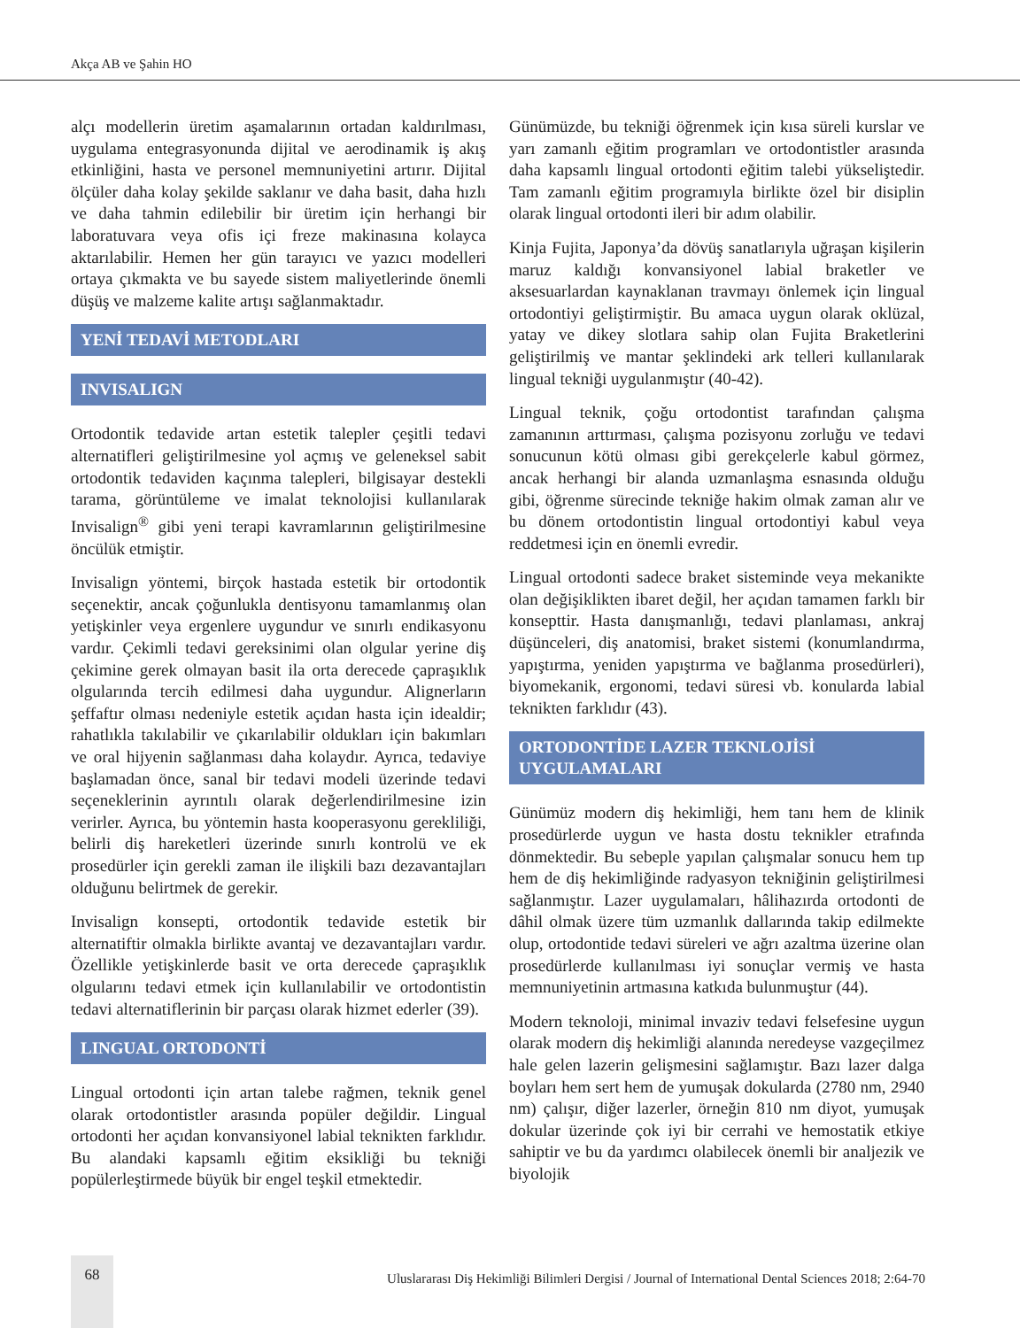Akça AB ve Şahin HO
alçı modellerin üretim aşamalarının ortadan kaldırılması, uygulama entegrasyonunda dijital ve aerodinamik iş akış etkinliğini, hasta ve personel memnuniyetini artırır. Dijital ölçüler daha kolay şekilde saklanır ve daha basit, daha hızlı ve daha tahmin edilebilir bir üretim için herhangi bir laboratuvara veya ofis içi freze makinasına kolayca aktarılabilir. Hemen her gün tarayıcı ve yazıcı modelleri ortaya çıkmakta ve bu sayede sistem maliyetlerinde önemli düşüş ve malzeme kalite artışı sağlanmaktadır.
YENİ TEDAVİ METODLARI
INVISALIGN
Ortodontik tedavide artan estetik talepler çeşitli tedavi alternatifleri geliştirilmesine yol açmış ve geleneksel sabit ortodontik tedaviden kaçınma talepleri, bilgisayar destekli tarama, görüntüleme ve imalat teknolojisi kullanılarak Invisalign<sup>®</sup> gibi yeni terapi kavramlarının geliştirilmesine öncülük etmiştir.
Invisalign yöntemi, birçok hastada estetik bir ortodontik seçenektir, ancak çoğunlukla dentisyonu tamamlanmış olan yetişkinler veya ergenlere uygundur ve sınırlı endikasyonu vardır. Çekimli tedavi gereksinimi olan olgular yerine diş çekimine gerek olmayan basit ila orta derecede çapraşıklık olgularında tercih edilmesi daha uygundur. Alignerların şeffaftır olması nedeniyle estetik açıdan hasta için idealdir; rahatlıkla takılabilir ve çıkarılabilir oldukları için bakımları ve oral hijyenin sağlanması daha kolaydır. Ayrıca, tedaviye başlamadan önce, sanal bir tedavi modeli üzerinde tedavi seçeneklerinin ayrıntılı olarak değerlendirilmesine izin verirler. Ayrıca, bu yöntemin hasta kooperasyonu gerekliliği, belirli diş hareketleri üzerinde sınırlı kontrolü ve ek prosedürler için gerekli zaman ile ilişkili bazı dezavantajları olduğunu belirtmek de gerekir.
Invisalign konsepti, ortodontik tedavide estetik bir alternatiftir olmakla birlikte avantaj ve dezavantajları vardır. Özellikle yetişkinlerde basit ve orta derecede çapraşıklık olgularını tedavi etmek için kullanılabilir ve ortodontistin tedavi alternatiflerinin bir parçası olarak hizmet ederler (39).
LINGUAL ORTODONTİ
Lingual ortodonti için artan talebe rağmen, teknik genel olarak ortodontistler arasında popüler değildir. Lingual ortodonti her açıdan konvansiyonel labial teknikten farklıdır. Bu alandaki kapsamlı eğitim eksikliği bu tekniği popülerleştirmede büyük bir engel teşkil etmektedir.
Günümüzde, bu tekniği öğrenmek için kısa süreli kurslar ve yarı zamanlı eğitim programları ve ortodontistler arasında daha kapsamlı lingual ortodonti eğitim talebi yükseliştedir. Tam zamanlı eğitim programıyla birlikte özel bir disiplin olarak lingual ortodonti ileri bir adım olabilir.
Kinja Fujita, Japonya’da dövüş sanatlarıyla uğraşan kişilerin maruz kaldığı konvansiyonel labial braketler ve aksesuarlardan kaynaklanan travmayı önlemek için lingual ortodontiyi geliştirmiştir. Bu amaca uygun olarak oklüzal, yatay ve dikey slotlara sahip olan Fujita Braketlerini geliştirilmiş ve mantar şeklindeki ark telleri kullanılarak lingual tekniği uygulanmıştır (40-42).
Lingual teknik, çoğu ortodontist tarafından çalışma zamanının arttırması, çalışma pozisyonu zorluğu ve tedavi sonucunun kötü olması gibi gerekçelerle kabul görmez, ancak herhangi bir alanda uzmanlaşma esnasında olduğu gibi, öğrenme sürecinde tekniğe hakim olmak zaman alır ve bu dönem ortodontistin lingual ortodontiyi kabul veya reddetmesi için en önemli evredir.
Lingual ortodonti sadece braket sisteminde veya mekanikte olan değişiklikten ibaret değil, her açıdan tamamen farklı bir konsepttir. Hasta danışmanlığı, tedavi planlaması, ankraj düşünceleri, diş anatomisi, braket sistemi (konumlandırma, yapıştırma, yeniden yapıştırma ve bağlanma prosedürleri), biyomekanik, ergonomi, tedavi süresi vb. konularda labial teknikten farklıdır (43).
ORTODONTİDE LAZER TEKNLOJİSİ UYGULAMALARI
Günümüz modern diş hekimliği, hem tanı hem de klinik prosedürlerde uygun ve hasta dostu teknikler etrafında dönmektedir. Bu sebeple yapılan çalışmalar sonucu hem tıp hem de diş hekimliğinde radyasyon tekniğinin geliştirilmesi sağlanmıştır. Lazer uygulamaları, hâlihazırda ortodonti de dâhil olmak üzere tüm uzmanlık dallarında takip edilmekte olup, ortodontide tedavi süreleri ve ağrı azaltma üzerine olan prosedürlerde kullanılması iyi sonuçlar vermiş ve hasta memnuniyetinin artmasına katkıda bulunmuştur (44).
Modern teknoloji, minimal invaziv tedavi felsefesine uygun olarak modern diş hekimliği alanında neredeyse vazgeçilmez hale gelen lazerin gelişmesini sağlamıştır. Bazı lazer dalga boyları hem sert hem de yumuşak dokularda (2780 nm, 2940 nm) çalışır, diğer lazerler, örneğin 810 nm diyot, yumuşak dokular üzerinde çok iyi bir cerrahi ve hemostatik etkiye sahiptir ve bu da yardımcı olabilecek önemli bir analjezik ve biyolojik
68
Uluslararası Diş Hekimliği Bilimleri Dergisi / Journal of International Dental Sciences 2018; 2:64-70